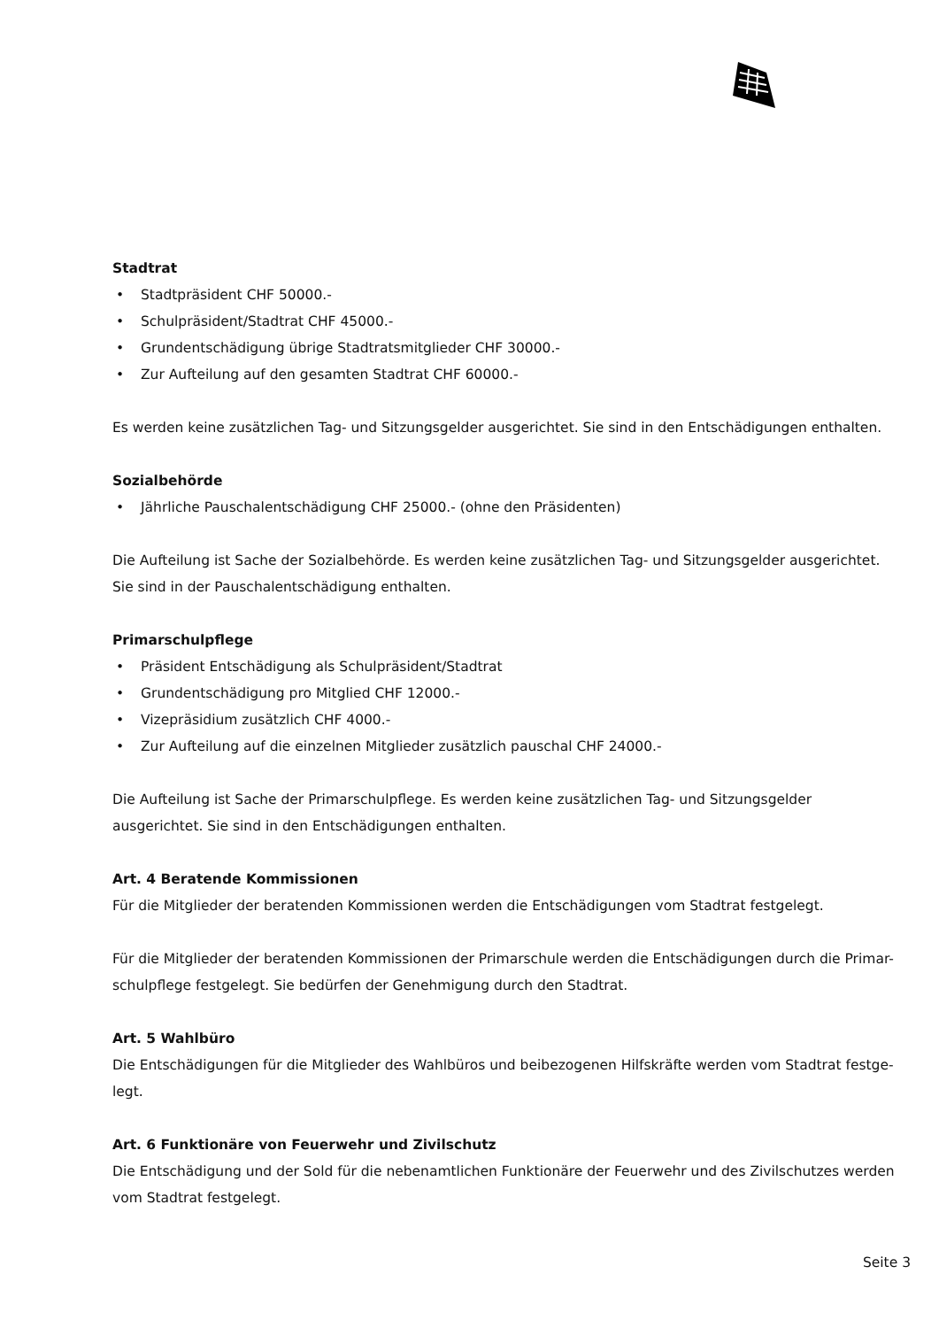Stadtrat
• Stadtpräsident CHF 50000.-
• Schulpräsident/Stadtrat CHF 45000.-
• Grundentschädigung übrige Stadtratsmitglieder CHF 30000.-
• Zur Aufteilung auf den gesamten Stadtrat CHF 60000.-
Es werden keine zusätzlichen Tag- und Sitzungsgelder ausgerichtet. Sie sind in den Entschädigungen enthalten.
Sozialbehörde
• Jährliche Pauschalentschädigung CHF 25000.- (ohne den Präsidenten)
Die Aufteilung ist Sache der Sozialbehörde. Es werden keine zusätzlichen Tag- und Sitzungsgelder ausgerichtet. Sie sind in der Pauschalentschädigung enthalten.
Primarschulpflege
• Präsident Entschädigung als Schulpräsident/Stadtrat
• Grundentschädigung pro Mitglied CHF 12000.-
• Vizepräsidium zusätzlich CHF 4000.-
• Zur Aufteilung auf die einzelnen Mitglieder zusätzlich pauschal CHF 24000.-
Die Aufteilung ist Sache der Primarschulpflege. Es werden keine zusätzlichen Tag- und Sitzungsgelder ausgerichtet. Sie sind in den Entschädigungen enthalten.
Art. 4 Beratende Kommissionen
Für die Mitglieder der beratenden Kommissionen werden die Entschädigungen vom Stadtrat festgelegt.
Für die Mitglieder der beratenden Kommissionen der Primarschule werden die Entschädigungen durch die Primar-schulpflege festgelegt. Sie bedürfen der Genehmigung durch den Stadtrat.
Art. 5 Wahlbüro
Die Entschädigungen für die Mitglieder des Wahlbüros und beibezogenen Hilfskräfte werden vom Stadtrat festge-legt.
Art. 6 Funktionäre von Feuerwehr und Zivilschutz
Die Entschädigung und der Sold für die nebenamtlichen Funktionäre der Feuerwehr und des Zivilschutzes werden vom Stadtrat festgelegt.
Seite 3